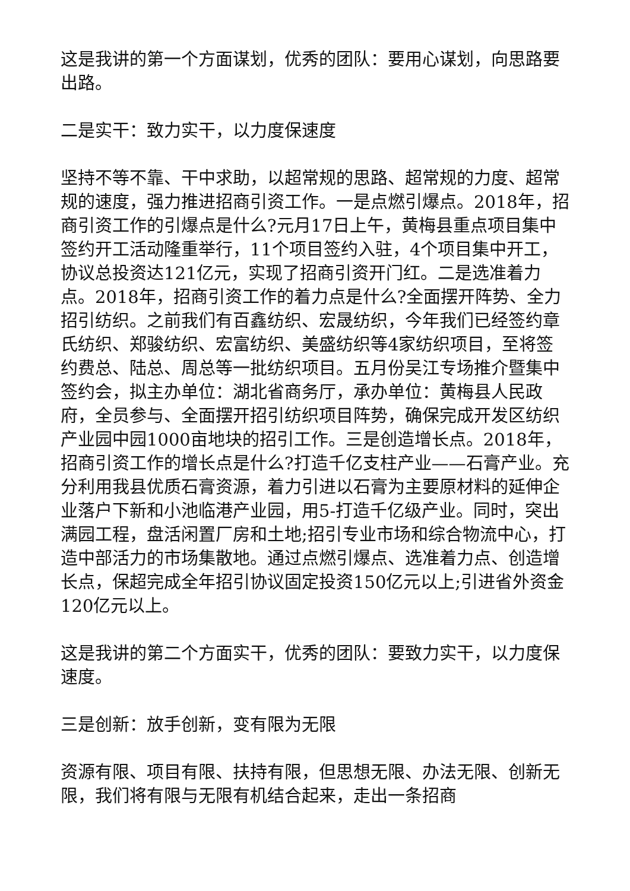这是我讲的第一个方面谋划，优秀的团队：要用心谋划，向思路要出路。
二是实干：致力实干，以力度保速度
坚持不等不靠、干中求助，以超常规的思路、超常规的力度、超常规的速度，强力推进招商引资工作。一是点燃引爆点。2018年，招商引资工作的引爆点是什么?元月17日上午，黄梅县重点项目集中签约开工活动隆重举行，11个项目签约入驻，4个项目集中开工，协议总投资达121亿元，实现了招商引资开门红。二是选准着力点。2018年，招商引资工作的着力点是什么?全面摆开阵势、全力招引纺织。之前我们有百鑫纺织、宏晟纺织，今年我们已经签约章氏纺织、郑骏纺织、宏富纺织、美盛纺织等4家纺织项目，至将签约费总、陆总、周总等一批纺织项目。五月份吴江专场推介暨集中签约会，拟主办单位：湖北省商务厅，承办单位：黄梅县人民政府，全员参与、全面摆开招引纺织项目阵势，确保完成开发区纺织产业园中园1000亩地块的招引工作。三是创造增长点。2018年，招商引资工作的增长点是什么?打造千亿支柱产业——石膏产业。充分利用我县优质石膏资源，着力引进以石膏为主要原材料的延伸企业落户下新和小池临港产业园，用5-打造千亿级产业。同时，突出满园工程，盘活闲置厂房和土地;招引专业市场和综合物流中心，打造中部活力的市场集散地。通过点燃引爆点、选准着力点、创造增长点，保超完成全年招引协议固定投资150亿元以上;引进省外资金120亿元以上。
这是我讲的第二个方面实干，优秀的团队：要致力实干，以力度保速度。
三是创新：放手创新，变有限为无限
资源有限、项目有限、扶持有限，但思想无限、办法无限、创新无限，我们将有限与无限有机结合起来，走出一条招商